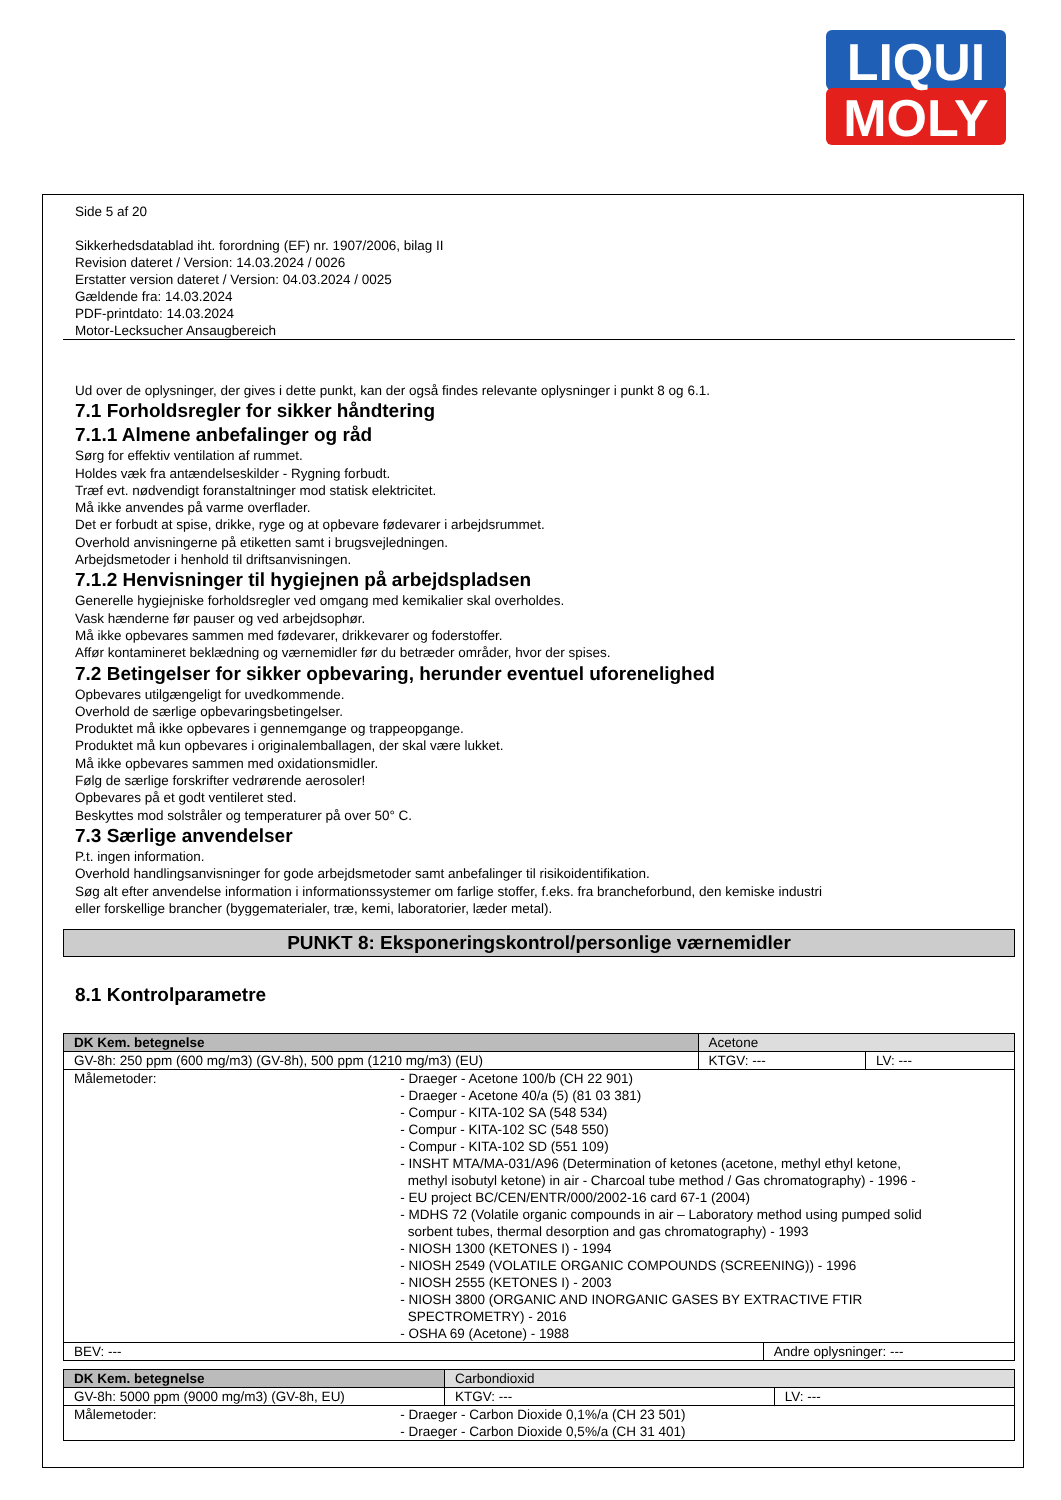LIQUI
MOLY
Side 5 af 20
Sikkerhedsdatablad iht. forordning (EF) nr. 1907/2006, bilag II
Revision dateret / Version: 14.03.2024 / 0026
Erstatter version dateret / Version: 04.03.2024 / 0025
Gældende fra: 14.03.2024
PDF-printdato: 14.03.2024
Motor-Lecksucher Ansaugbereich
Ud over de oplysninger, der gives i dette punkt, kan der også findes relevante oplysninger i punkt 8 og 6.1.
7.1 Forholdsregler for sikker håndtering
7.1.1 Almene anbefalinger og råd
Sørg for effektiv ventilation af rummet.
Holdes væk fra antændelseskilder - Rygning forbudt.
Træf evt. nødvendigt foranstaltninger mod statisk elektricitet.
Må ikke anvendes på varme overflader.
Det er forbudt at spise, drikke, ryge og at opbevare fødevarer i arbejdsrummet.
Overhold anvisningerne på etiketten samt i brugsvejledningen.
Arbejdsmetoder i henhold til driftsanvisningen.
7.1.2 Henvisninger til hygiejnen på arbejdspladsen
Generelle hygiejniske forholdsregler ved omgang med kemikalier skal overholdes.
Vask hænderne før pauser og ved arbejdsophør.
Må ikke opbevares sammen med fødevarer, drikkevarer og foderstoffer.
Affør kontamineret beklædning og værnemidler før du betræder områder, hvor der spises.
7.2 Betingelser for sikker opbevaring, herunder eventuel uforenelighed
Opbevares utilgængeligt for uvedkommende.
Overhold de særlige opbevaringsbetingelser.
Produktet må ikke opbevares i gennemgange og trappeopgange.
Produktet må kun opbevares i originalemballagen, der skal være lukket.
Må ikke opbevares sammen med oxidationsmidler.
Følg de særlige forskrifter vedrørende aerosoler!
Opbevares på et godt ventileret sted.
Beskyttes mod solstråler og temperaturer på over 50° C.
7.3 Særlige anvendelser
P.t. ingen information.
Overhold handlingsanvisninger for gode arbejdsmetoder samt anbefalinger til risikoidentifikation.
Søg alt efter anvendelse information i informationssystemer om farlige stoffer, f.eks. fra brancheforbund, den kemiske industri
eller forskellige brancher (byggematerialer, træ, kemi, laboratorier, læder metal).
PUNKT 8: Eksponeringskontrol/personlige værnemidler
8.1 Kontrolparametre
| DK Kem. betegnelse | Acetone | | |
| GV-8h: 250 ppm (600 mg/m3) (GV-8h), 500 ppm (1210 mg/m3) (EU) | KTGV: --- | | LV: --- |
| Målemetoder: - Draeger - Acetone 100/b (CH 22 901) - Draeger - Acetone 40/a (5) (81 03 381) - Compur - KITA-102 SA (548 534) - Compur - KITA-102 SC (548 550) - Compur - KITA-102 SD (551 109) - INSHT MTA/MA-031/A96 (Determination of ketones (acetone, methyl ethyl ketone, methyl isobutyl ketone) in air - Charcoal tube method / Gas chromatography) - 1996 - - EU project BC/CEN/ENTR/000/2002-16 card 67-1 (2004) - MDHS 72 (Volatile organic compounds in air – Laboratory method using pumped solid sorbent tubes, thermal desorption and gas chromatography) - 1993 - NIOSH 1300 (KETONES I) - 1994 - NIOSH 2549 (VOLATILE ORGANIC COMPOUNDS (SCREENING)) - 1996 - NIOSH 2555 (KETONES I) - 2003 - NIOSH 3800 (ORGANIC AND INORGANIC GASES BY EXTRACTIVE FTIR SPECTROMETRY) - 2016 - OSHA 69 (Acetone) - 1988 | | | |
| BEV: --- | | Andre oplysninger: --- | |
| DK Kem. betegnelse | Carbondioxid | |
| GV-8h: 5000 ppm (9000 mg/m3) (GV-8h, EU) | KTGV: --- | LV: --- |
| Målemetoder: - Draeger - Carbon Dioxide 0,1%/a (CH 23 501) - Draeger - Carbon Dioxide 0,5%/a (CH 31 401) | | |